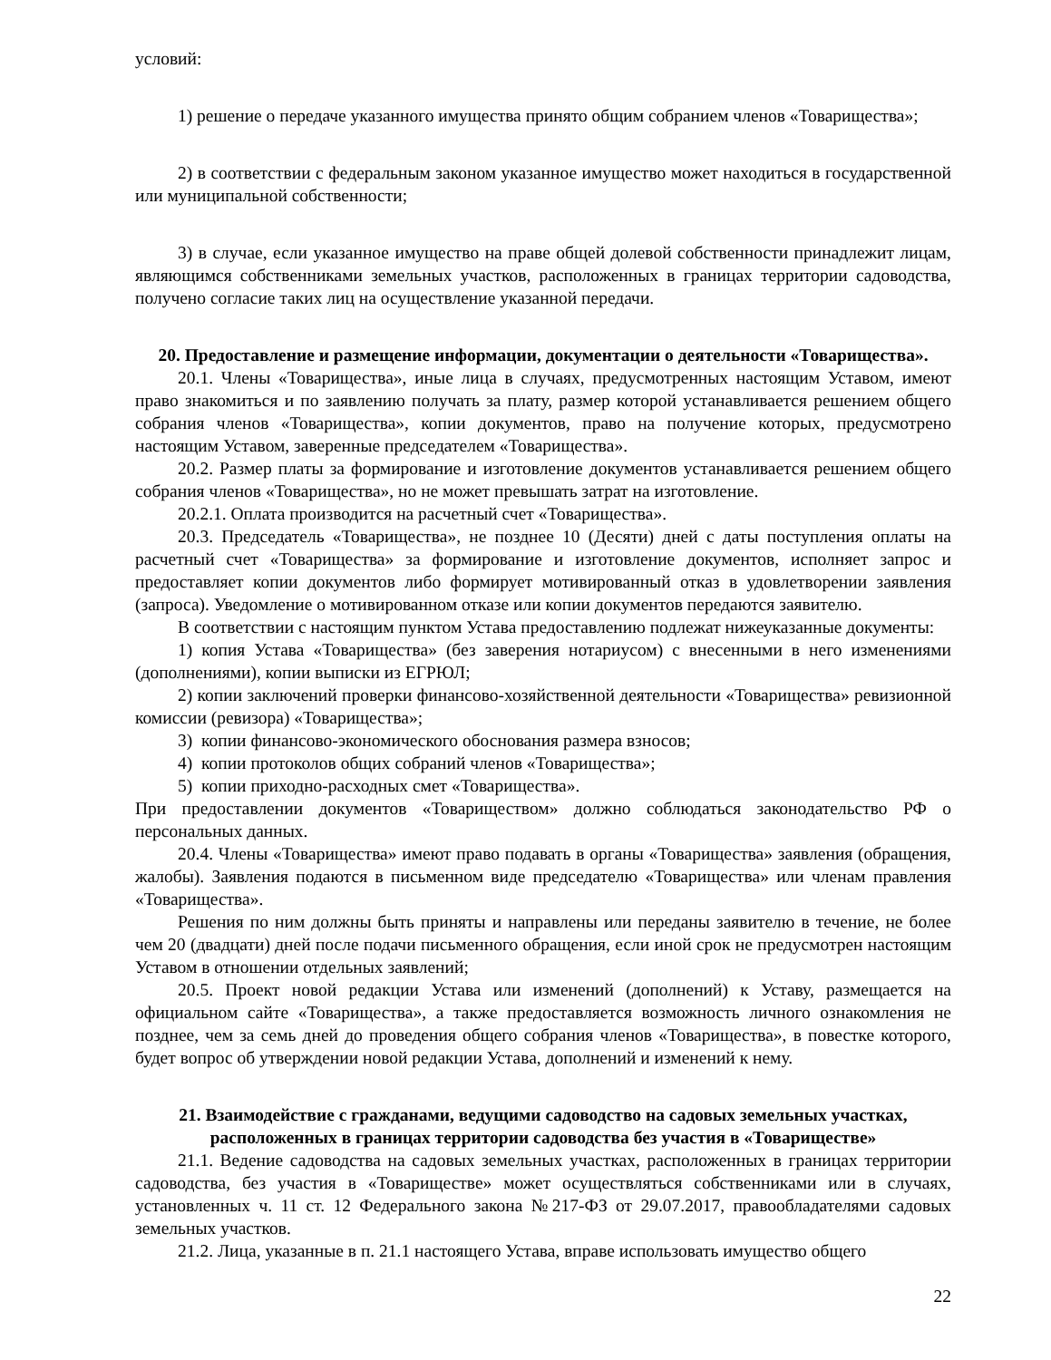условий:
1) решение о передаче указанного имущества принято общим собранием членов «Товарищества»;
2) в соответствии с федеральным законом указанное имущество может находиться в государственной или муниципальной собственности;
3) в случае, если указанное имущество на праве общей долевой собственности принадлежит лицам, являющимся собственниками земельных участков, расположенных в границах территории садоводства, получено согласие таких лиц на осуществление указанной передачи.
20. Предоставление и размещение информации, документации о деятельности «Товарищества».
20.1. Члены «Товарищества», иные лица в случаях, предусмотренных настоящим Уставом, имеют право знакомиться и по заявлению получать за плату, размер которой устанавливается решением общего собрания членов «Товарищества», копии документов, право на получение которых, предусмотрено настоящим Уставом, заверенные председателем «Товарищества».
20.2. Размер платы за формирование и изготовление документов устанавливается решением общего собрания членов «Товарищества», но не может превышать затрат на изготовление.
20.2.1. Оплата производится на расчетный счет «Товарищества».
20.3. Председатель «Товарищества», не позднее 10 (Десяти) дней с даты поступления оплаты на расчетный счет «Товарищества» за формирование и изготовление документов, исполняет запрос и предоставляет копии документов либо формирует мотивированный отказ в удовлетворении заявления (запроса). Уведомление о мотивированном отказе или копии документов передаются заявителю.
В соответствии с настоящим пунктом Устава предоставлению подлежат нижеуказанные документы:
1) копия Устава «Товарищества» (без заверения нотариусом) с внесенными в него изменениями (дополнениями), копии выписки из ЕГРЮЛ;
2) копии заключений проверки финансово-хозяйственной деятельности «Товарищества» ревизионной комиссии (ревизора) «Товарищества»;
3) копии финансово-экономического обоснования размера взносов;
4) копии протоколов общих собраний членов «Товарищества»;
5) копии приходно-расходных смет «Товарищества».
При предоставлении документов «Товариществом» должно соблюдаться законодательство РФ о персональных данных.
20.4. Члены «Товарищества» имеют право подавать в органы «Товарищества» заявления (обращения, жалобы). Заявления подаются в письменном виде председателю «Товарищества» или членам правления «Товарищества».
Решения по ним должны быть приняты и направлены или переданы заявителю в течение, не более чем 20 (двадцати) дней после подачи письменного обращения, если иной срок не предусмотрен настоящим Уставом в отношении отдельных заявлений;
20.5. Проект новой редакции Устава или изменений (дополнений) к Уставу, размещается на официальном сайте «Товарищества», а также предоставляется возможность личного ознакомления не позднее, чем за семь дней до проведения общего собрания членов «Товарищества», в повестке которого, будет вопрос об утверждении новой редакции Устава, дополнений и изменений к нему.
21. Взаимодействие с гражданами, ведущими садоводство на садовых земельных участках, расположенных в границах территории садоводства без участия в «Товариществе»
21.1. Ведение садоводства на садовых земельных участках, расположенных в границах территории садоводства, без участия в «Товариществе» может осуществляться собственниками или в случаях, установленных ч. 11 ст. 12 Федерального закона №217-ФЗ от 29.07.2017, правообладателями садовых земельных участков.
21.2. Лица, указанные в п. 21.1 настоящего Устава, вправе использовать имущество общего
22